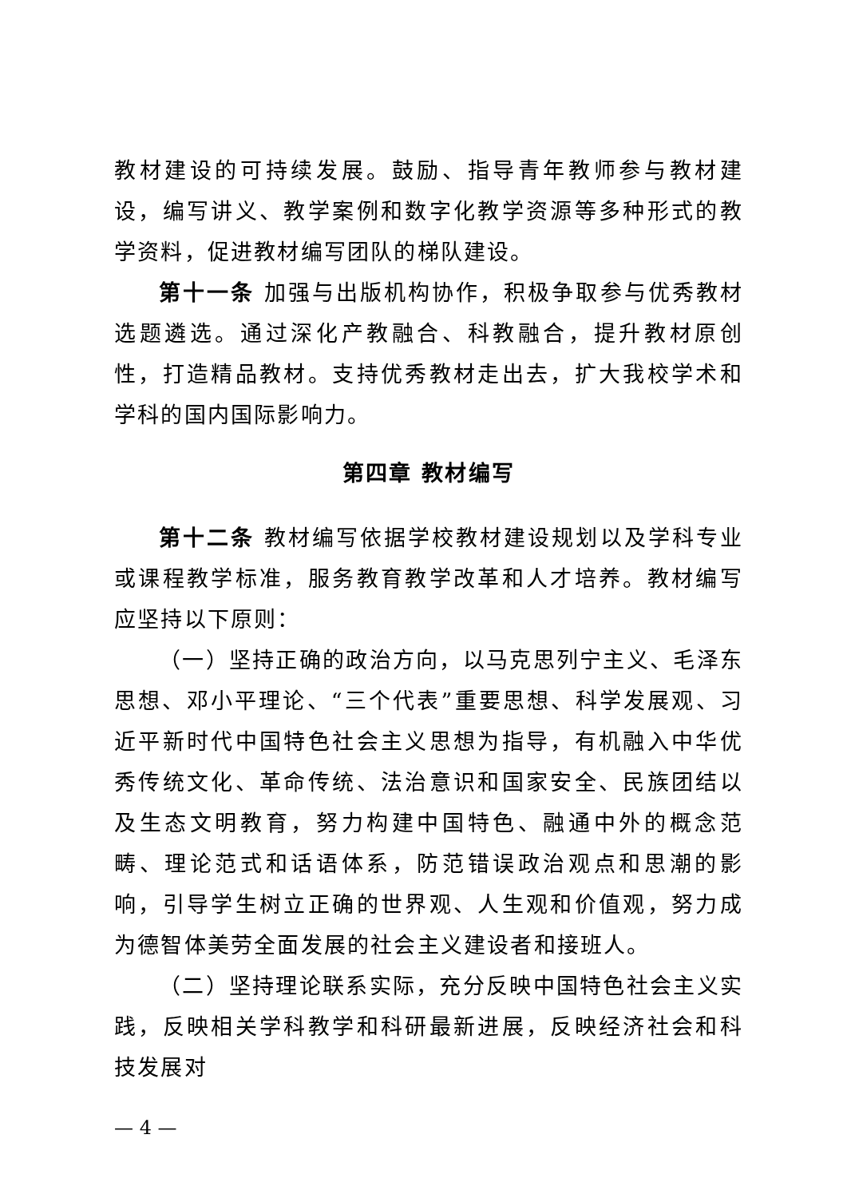教材建设的可持续发展。鼓励、指导青年教师参与教材建设，编写讲义、教学案例和数字化教学资源等多种形式的教学资料，促进教材编写团队的梯队建设。
第十一条 加强与出版机构协作，积极争取参与优秀教材选题遴选。通过深化产教融合、科教融合，提升教材原创性，打造精品教材。支持优秀教材走出去，扩大我校学术和学科的国内国际影响力。
第四章 教材编写
第十二条 教材编写依据学校教材建设规划以及学科专业或课程教学标准，服务教育教学改革和人才培养。教材编写应坚持以下原则：
（一）坚持正确的政治方向，以马克思列宁主义、毛泽东思想、邓小平理论、“三个代表”重要思想、科学发展观、习近平新时代中国特色社会主义思想为指导，有机融入中华优秀传统文化、革命传统、法治意识和国家安全、民族团结以及生态文明教育，努力构建中国特色、融通中外的概念范畴、理论范式和话语体系，防范错误政治观点和思潮的影响，引导学生树立正确的世界观、人生观和价值观，努力成为德智体美劳全面发展的社会主义建设者和接班人。
（二）坚持理论联系实际，充分反映中国特色社会主义实践，反映相关学科教学和科研最新进展，反映经济社会和科技发展对
— 4 —